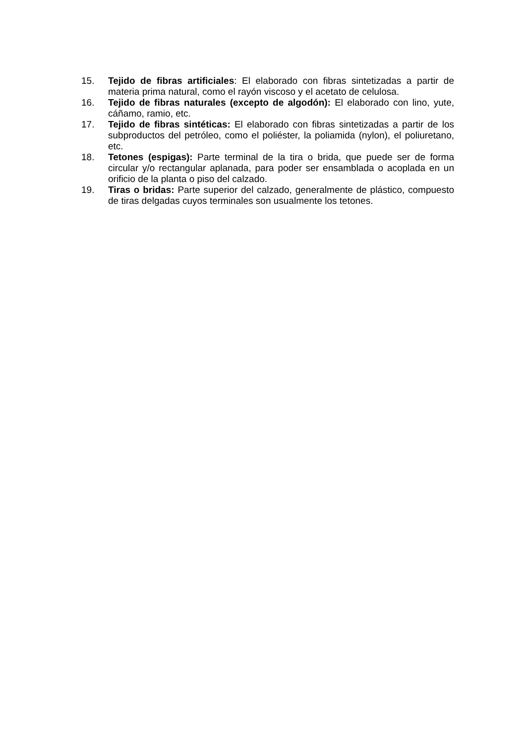15. Tejido de fibras artificiales: El elaborado con fibras sintetizadas a partir de materia prima natural, como el rayón viscoso y el acetato de celulosa.
16. Tejido de fibras naturales (excepto de algodón): El elaborado con lino, yute, cáñamo, ramio, etc.
17. Tejido de fibras sintéticas: El elaborado con fibras sintetizadas a partir de los subproductos del petróleo, como el poliéster, la poliamida (nylon), el poliuretano, etc.
18. Tetones (espigas): Parte terminal de la tira o brida, que puede ser de forma circular y/o rectangular aplanada, para poder ser ensamblada o acoplada en un orificio de la planta o piso del calzado.
19. Tiras o bridas: Parte superior del calzado, generalmente de plástico, compuesto de tiras delgadas cuyos terminales son usualmente los tetones.